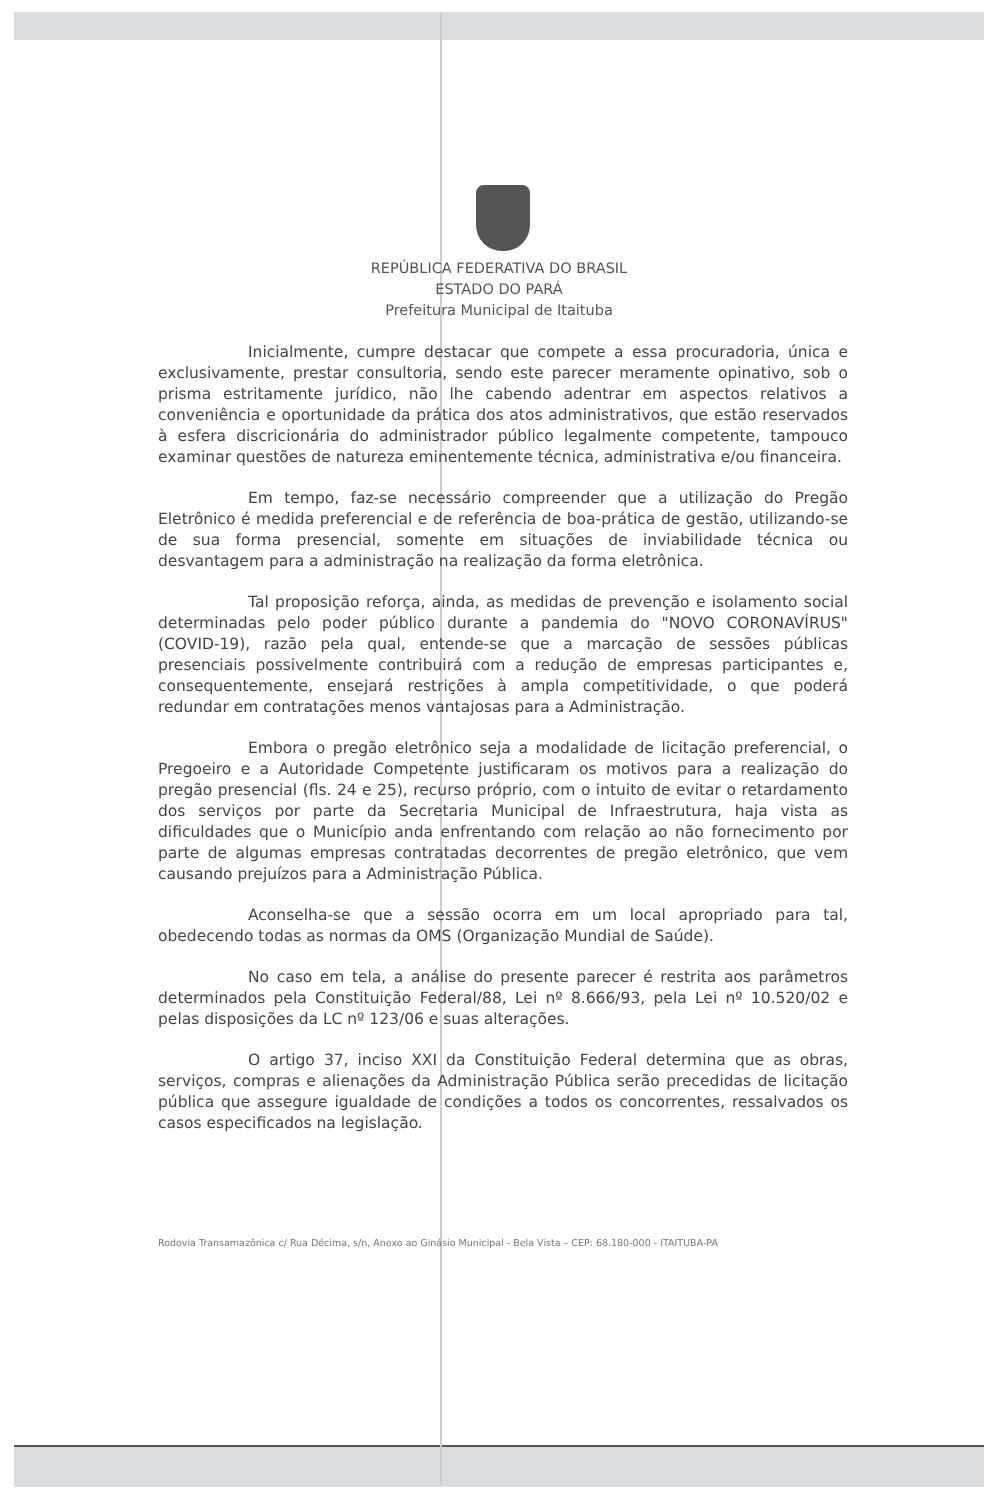REPÚBLICA FEDERATIVA DO BRASIL
ESTADO DO PARÁ
Prefeitura Municipal de Itaituba
Inicialmente, cumpre destacar que compete a essa procuradoria, única e exclusivamente, prestar consultoria, sendo este parecer meramente opinativo, sob o prisma estritamente jurídico, não lhe cabendo adentrar em aspectos relativos a conveniência e oportunidade da prática dos atos administrativos, que estão reservados à esfera discricionária do administrador público legalmente competente, tampouco examinar questões de natureza eminentemente técnica, administrativa e/ou financeira.
Em tempo, faz-se necessário compreender que a utilização do Pregão Eletrônico é medida preferencial e de referência de boa-prática de gestão, utilizando-se de sua forma presencial, somente em situações de inviabilidade técnica ou desvantagem para a administração na realização da forma eletrônica.
Tal proposição reforça, ainda, as medidas de prevenção e isolamento social determinadas pelo poder público durante a pandemia do "NOVO CORONAVÍRUS" (COVID-19), razão pela qual, entende-se que a marcação de sessões públicas presenciais possivelmente contribuirá com a redução de empresas participantes e, consequentemente, ensejará restrições à ampla competitividade, o que poderá redundar em contratações menos vantajosas para a Administração.
Embora o pregão eletrônico seja a modalidade de licitação preferencial, o Pregoeiro e a Autoridade Competente justificaram os motivos para a realização do pregão presencial (fls. 24 e 25), recurso próprio, com o intuito de evitar o retardamento dos serviços por parte da Secretaria Municipal de Infraestrutura, haja vista as dificuldades que o Município anda enfrentando com relação ao não fornecimento por parte de algumas empresas contratadas decorrentes de pregão eletrônico, que vem causando prejuízos para a Administração Pública.
Aconselha-se que a sessão ocorra em um local apropriado para tal, obedecendo todas as normas da OMS (Organização Mundial de Saúde).
No caso em tela, a análise do presente parecer é restrita aos parâmetros determinados pela Constituição Federal/88, Lei nº 8.666/93, pela Lei nº 10.520/02 e pelas disposições da LC nº 123/06 e suas alterações.
O artigo 37, inciso XXI da Constituição Federal determina que as obras, serviços, compras e alienações da Administração Pública serão precedidas de licitação pública que assegure igualdade de condições a todos os concorrentes, ressalvados os casos especificados na legislação.
Rodovia Transamazônica c/ Rua Décima, s/n, Anexo ao Ginásio Municipal - Bela Vista – CEP: 68.180-000 - ITAITUBA-PA